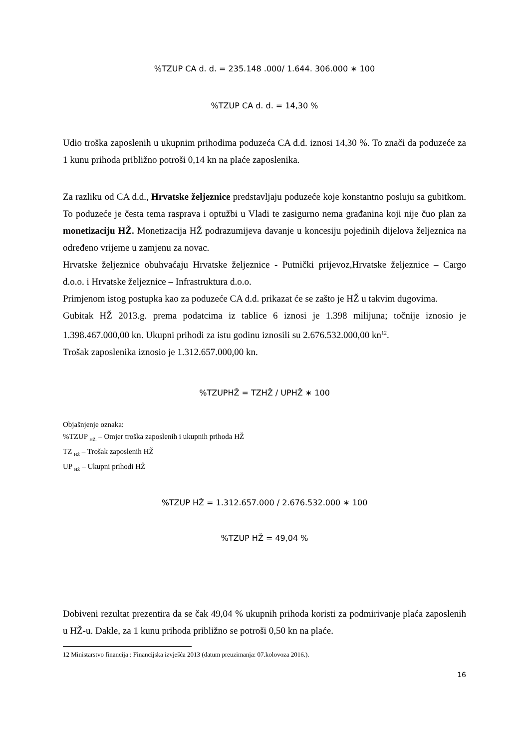%TZUP CA d. d. = 235.148 .000/ 1.644. 306.000 ∗ 100
%TZUP CA d. d. = 14,30 %
Udio troška zaposlenih u ukupnim prihodima poduzeća CA d.d. iznosi 14,30 %. To znači da poduzeće za 1 kunu prihoda približno potroši 0,14 kn na plaće zaposlenika.
Za razliku od CA d.d., Hrvatske željeznice predstavljaju poduzeće koje konstantno posluju sa gubitkom. To poduzeće je česta tema rasprava i optužbi u Vladi te zasigurno nema građanina koji nije čuo plan za monetizaciju HŽ. Monetizacija HŽ podrazumijeva davanje u koncesiju pojedinih dijelova željeznica na određeno vrijeme u zamjenu za novac.
Hrvatske željeznice obuhvaćaju Hrvatske željeznice - Putnički prijevoz,Hrvatske željeznice – Cargo d.o.o. i Hrvatske željeznice – Infrastruktura d.o.o.
Primjenom istog postupka kao za poduzeće CA d.d. prikazat će se zašto je HŽ u takvim dugovima.
Gubitak HŽ 2013.g. prema podatcima iz tablice 6 iznosi je 1.398 milijuna; točnije iznosio je 1.398.467.000,00 kn. Ukupni prihodi za istu godinu iznosili su 2.676.532.000,00 kn<sup>12</sup>.
Trošak zaposlenika iznosio je 1.312.657.000,00 kn.
%TZUPHŽ = TZHŽ / UPHŽ ∗ 100
Objašnjenje oznaka:
%TZUP <sub>HŽ.</sub> – Omjer troška zaposlenih i ukupnih prihoda HŽ
TZ <sub>HŽ</sub> – Trošak zaposlenih HŽ
UP <sub>HŽ</sub> – Ukupni prihodi HŽ
%TZUP HŽ = 1.312.657.000 / 2.676.532.000 ∗ 100
%TZUP HŽ = 49,04 %
Dobiveni rezultat prezentira da se čak 49,04 % ukupnih prihoda koristi za podmirivanje plaća zaposlenih u HŽ-u. Dakle, za 1 kunu prihoda približno se potroši 0,50 kn na plaće.
12 Ministarstvo financija : Financijska izvješća 2013 (datum preuzimanja: 07.kolovoza 2016.).
16